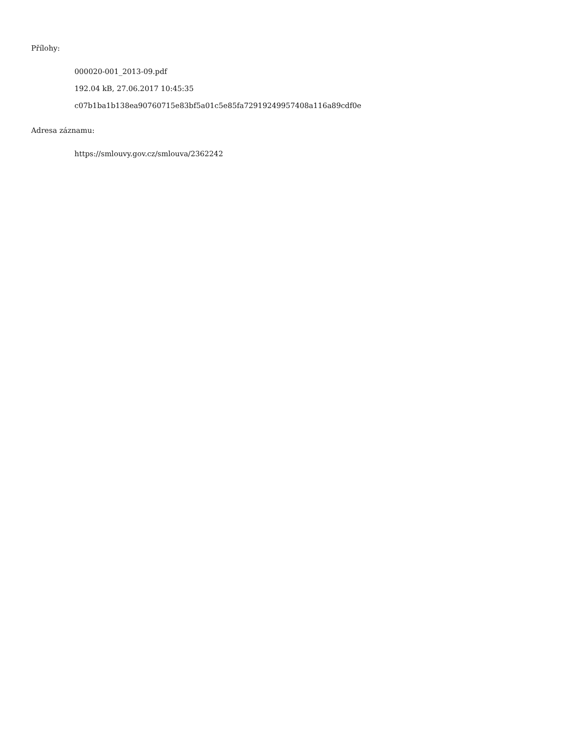Přílohy:
000020-001_2013-09.pdf
192.04 kB, 27.06.2017 10:45:35
c07b1ba1b138ea90760715e83bf5a01c5e85fa72919249957408a116a89cdf0e
Adresa záznamu:
https://smlouvy.gov.cz/smlouva/2362242